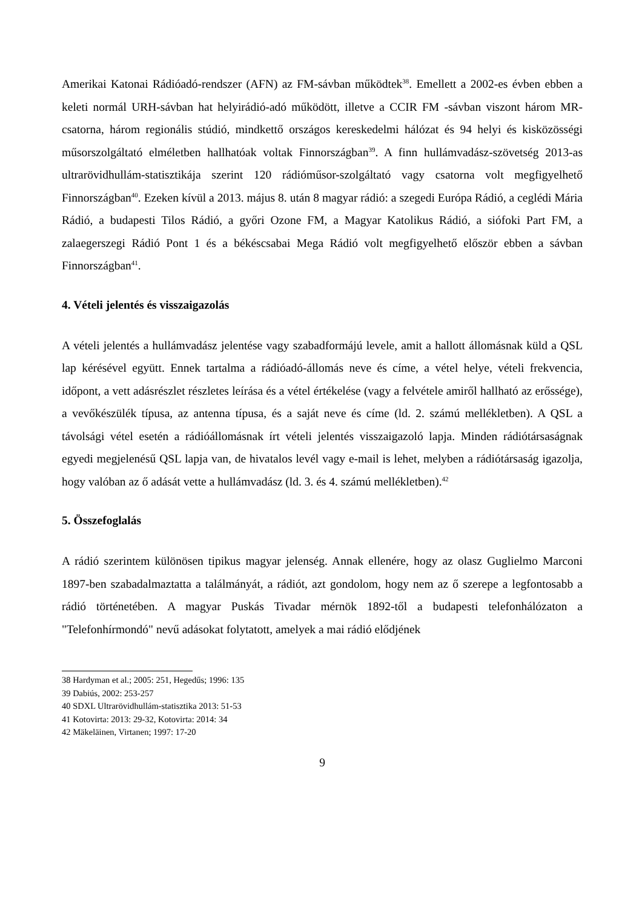Amerikai Katonai Rádióadó-rendszer (AFN) az FM-sávban működtek<sup>38</sup>. Emellett a 2002-es évben ebben a keleti normál URH-sávban hat helyirádió-adó működött, illetve a CCIR FM -sávban viszont három MR-csatorna, három regionális stúdió, mindkettő országos kereskedelmi hálózat és 94 helyi és kisközösségi műsorszolgáltató elméletben hallhatóak voltak Finnországban<sup>39</sup>. A finn hullámvadász-szövetség 2013-as ultrarövidhullám-statisztikája szerint 120 rádióműsor-szolgáltató vagy csatorna volt megfigyelhető Finnországban<sup>40</sup>. Ezeken kívül a 2013. május 8. után 8 magyar rádió: a szegedi Európa Rádió, a ceglédi Mária Rádió, a budapesti Tilos Rádió, a győri Ozone FM, a Magyar Katolikus Rádió, a siófoki Part FM, a zalaegerszegi Rádió Pont 1 és a békéscsabai Mega Rádió volt megfigyelhető először ebben a sávban Finnországban<sup>41</sup>.
4. Vételi jelentés és visszaigazolás
A vételi jelentés a hullámvadász jelentése vagy szabadformájú levele, amit a hallott állomásnak küld a QSL lap kérésével együtt. Ennek tartalma a rádióadó-állomás neve és címe, a vétel helye, vételi frekvencia, időpont, a vett adásrészlet részletes leírása és a vétel értékelése (vagy a felvétele amiről hallható az erőssége), a vevőkészülék típusa, az antenna típusa, és a saját neve és címe (ld. 2. számú mellékletben). A QSL a távolsági vétel esetén a rádióállomásnak írt vételi jelentés visszaigazoló lapja. Minden rádiótársaságnak egyedi megjelenésű QSL lapja van, de hivatalos levél vagy e-mail is lehet, melyben a rádiótársaság igazolja, hogy valóban az ő adását vette a hullámvadász (ld. 3. és 4. számú mellékletben).<sup>42</sup>
5. Összefoglalás
A rádió szerintem különösen tipikus magyar jelenség. Annak ellenére, hogy az olasz Guglielmo Marconi 1897-ben szabadalmaztatta a találmányát, a rádiót, azt gondolom, hogy nem az ő szerepe a legfontosabb a rádió történetében. A magyar Puskás Tivadar mérnök 1892-től a budapesti telefonhálózaton a "Telefonhírmondó" nevű adásokat folytatott, amelyek a mai rádió elődjének
38 Hardyman et al.; 2005: 251, Hegedűs; 1996: 135
39 Dabiús, 2002: 253-257
40 SDXL Ultrarövidhullám-statisztika 2013: 51-53
41 Kotovirta: 2013: 29-32, Kotovirta: 2014: 34
42 Mäkeläinen, Virtanen; 1997: 17-20
9